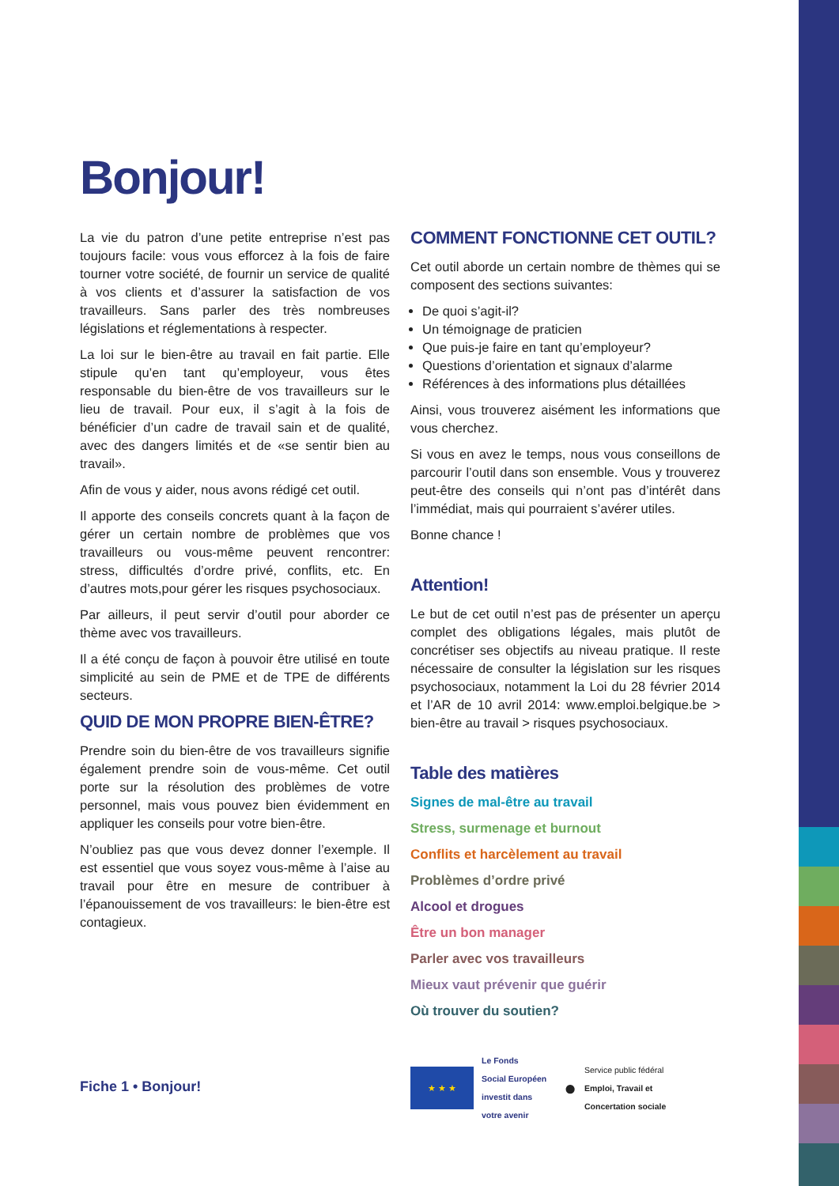Bonjour!
La vie du patron d’une petite entreprise n’est pas toujours facile: vous vous efforcez à la fois de faire tourner votre société, de fournir un service de qualité à vos clients et d’assurer la satisfaction de vos travailleurs. Sans parler des très nombreuses législations et réglementations à respecter.
La loi sur le bien-être au travail en fait partie. Elle stipule qu’en tant qu’employeur, vous êtes responsable du bien-être de vos travailleurs sur le lieu de travail. Pour eux, il s’agit à la fois de bénéficier d’un cadre de travail sain et de qualité, avec des dangers limités et de «se sentir bien au travail».
Afin de vous y aider, nous avons rédigé cet outil.
Il apporte des conseils concrets quant à la façon de gérer un certain nombre de problèmes que vos travailleurs ou vous-même peuvent rencontrer: stress, difficultés d’ordre privé, conflits, etc. En d’autres mots,pour gérer les risques psychosociaux.
Par ailleurs, il peut servir d’outil pour aborder ce thème avec vos travailleurs.
Il a été conçu de façon à pouvoir être utilisé en toute simplicité au sein de PME et de TPE de différents secteurs.
QUID DE MON PROPRE BIEN-ÊTRE?
Prendre soin du bien-être de vos travailleurs signifie également prendre soin de vous-même. Cet outil porte sur la résolution des problèmes de votre personnel, mais vous pouvez bien évidemment en appliquer les conseils pour votre bien-être.
N’oubliez pas que vous devez donner l’exemple. Il est essentiel que vous soyez vous-même à l’aise au travail pour être en mesure de contribuer à l’épanouissement de vos travailleurs: le bien-être est contagieux.
Fiche 1 • Bonjour!
COMMENT FONCTIONNE CET OUTIL?
Cet outil aborde un certain nombre de thèmes qui se composent des sections suivantes:
De quoi s’agit-il?
Un témoignage de praticien
Que puis-je faire en tant qu’employeur?
Questions d’orientation et signaux d’alarme
Références à des informations plus détaillées
Ainsi, vous trouverez aisément les informations que vous cherchez.
Si vous en avez le temps, nous vous conseillons de parcourir l’outil dans son ensemble. Vous y trouverez peut-être des conseils qui n’ont pas d’intérêt dans l’immédiat, mais qui pourraient s’avérer utiles.
Bonne chance !
Attention!
Le but de cet outil n’est pas de présenter un aperçu complet des obligations légales, mais plutôt de concrétiser ses objectifs au niveau pratique. Il reste nécessaire de consulter la législation sur les risques psychosociaux, notamment la Loi du 28 février 2014 et l’AR de 10 avril 2014: www.emploi.belgique.be > bien-être au travail > risques psychosociaux.
Table des matières
Signes de mal-être au travail
Stress, surmenage et burnout
Conflits et harcèlement au travail
Problèmes d’ordre privé
Alcool et drogues
Être un bon manager
Parler avec vos travailleurs
Mieux vaut prévenir que guérir
Où trouver du soutien?
★ ★ ★
Le Fonds
Social Européen
investit dans
votre avenir
●
Service public fédéral
Emploi, Travail et
Concertation sociale